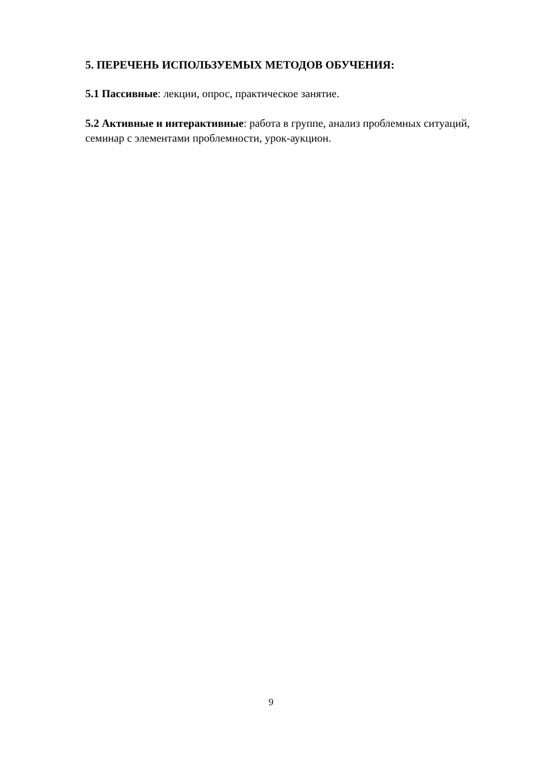5. ПЕРЕЧЕНЬ ИСПОЛЬЗУЕМЫХ МЕТОДОВ ОБУЧЕНИЯ:
5.1 Пассивные: лекции, опрос, практическое занятие.
5.2 Активные и интерактивные: работа в группе, анализ проблемных ситуаций, семинар с элементами проблемности, урок-аукцион.
9